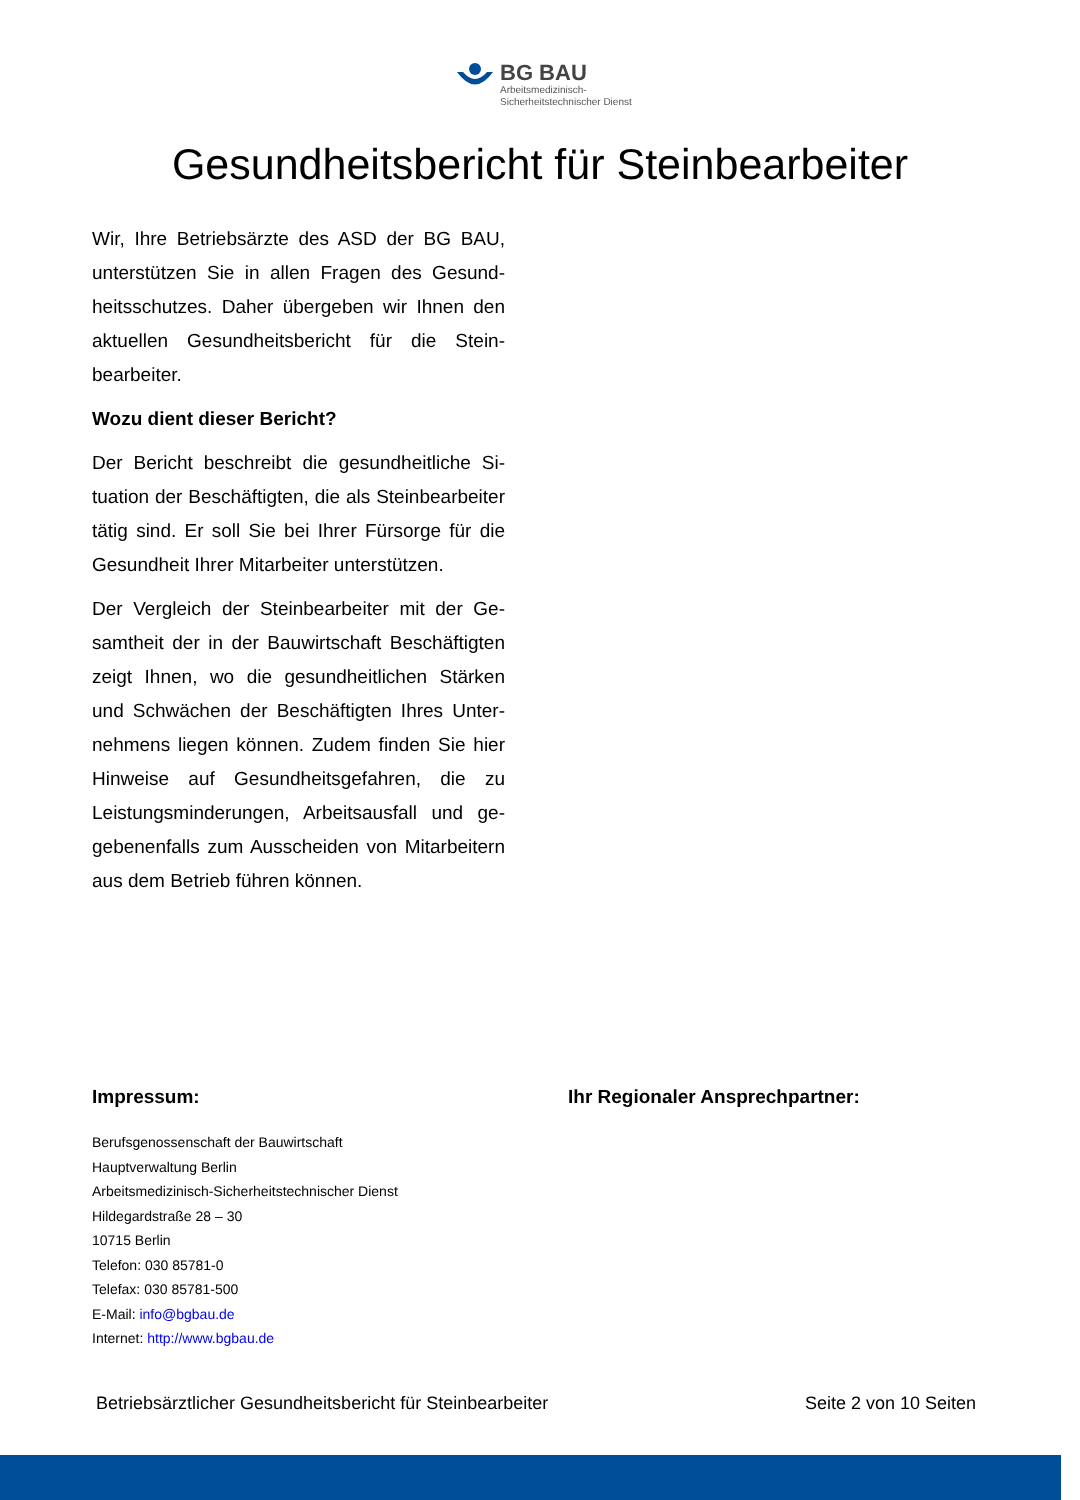BG BAU
Arbeitsmedizinisch-
Sicherheitstechnischer Dienst
Gesundheitsbericht für Steinbearbeiter
Wir, Ihre Betriebsärzte des ASD der BG BAU, unterstützen Sie in allen Fragen des Gesund­heitsschutzes. Daher übergeben wir Ihnen den aktuellen Gesundheitsbericht für die Stein­bearbeiter.
Wozu dient dieser Bericht?
Der Bericht beschreibt die gesundheitliche Si­tuation der Beschäftigten, die als Steinbearbei­ter tätig sind. Er soll Sie bei Ihrer Fürsorge für die Gesundheit Ihrer Mitarbeiter unterstützen.
Der Vergleich der Steinbearbeiter mit der Ge­samtheit der in der Bauwirtschaft Beschäftigten zeigt Ihnen, wo die gesundheitlichen Stärken und Schwächen der Beschäftigten Ihres Unter­nehmens liegen können. Zudem finden Sie hier Hinweise auf Gesundheitsgefahren, die zu Leistungsminderungen, Arbeitsausfall und ge­gebenenfalls zum Ausscheiden von Mitarbei­tern aus dem Betrieb führen können.
Impressum:
Berufsgenossenschaft der Bauwirtschaft
Hauptverwaltung Berlin
Arbeitsmedizinisch-Sicherheitstechnischer Dienst
Hildegardstraße 28 – 30
10715 Berlin
Telefon: 030 85781-0
Telefax: 030 85781-500
E-Mail: info@bgbau.de
Internet: http://www.bgbau.de
Ihr Regionaler Ansprechpartner:
Betriebsärztlicher Gesundheitsbericht für Steinbearbeiter Seite 2 von 10 Seiten